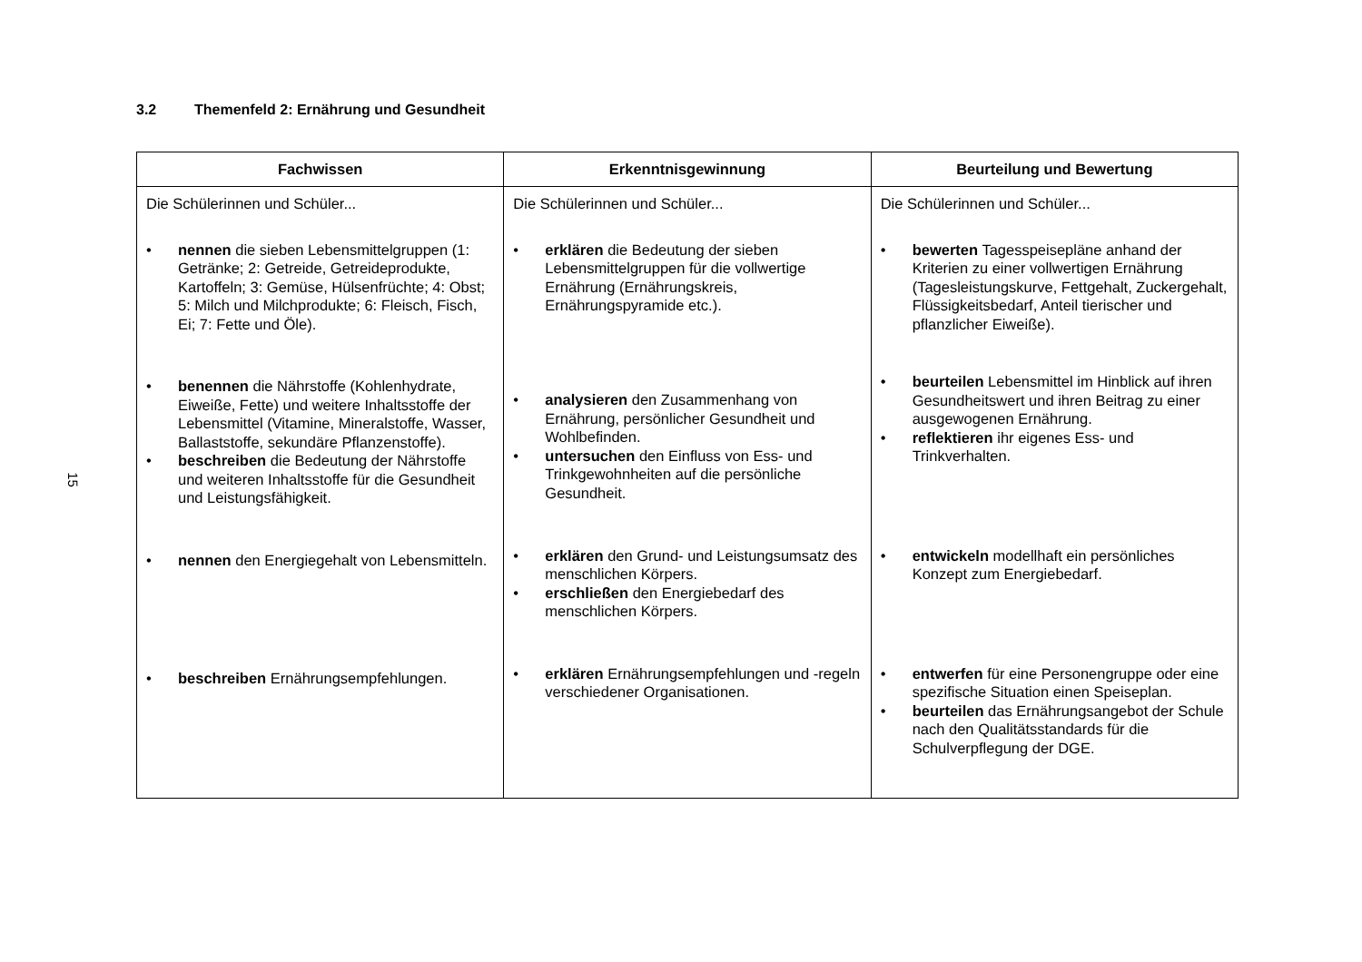15
3.2 Themenfeld 2: Ernährung und Gesundheit
| Fachwissen | Erkenntnisgewinnung | Beurteilung und Bewertung |
| --- | --- | --- |
| Die Schülerinnen und Schüler... nennen die sieben Lebensmittelgruppen (1: Getränke; 2: Getreide, Getreideprodukte, Kartoffeln; 3: Gemüse, Hülsenfrüchte; 4: Obst; 5: Milch und Milchprodukte; 6: Fleisch, Fisch, Ei; 7: Fette und Öle). | Die Schülerinnen und Schüler... erklären die Bedeutung der sieben Lebensmittelgruppen für die vollwertige Ernährung (Ernährungskreis, Ernährungspyramide etc.). | Die Schülerinnen und Schüler... bewerten Tagesspeisepläne anhand der Kriterien zu einer vollwertigen Ernährung (Tagesleistungskurve, Fettgehalt, Zuckergehalt, Flüssigkeitsbedarf, Anteil tierischer und pflanzlicher Eiweiße). |
| benennen die Nährstoffe (Kohlenhydrate, Eiweiße, Fette) und weitere Inhaltsstoffe der Lebensmittel (Vitamine, Mineralstoffe, Wasser, Ballaststoffe, sekundäre Pflanzenstoffe). beschreiben die Bedeutung der Nährstoffe und weiteren Inhaltsstoffe für die Gesundheit und Leistungsfähigkeit. | analysieren den Zusammenhang von Ernährung, persönlicher Gesundheit und Wohlbefinden. untersuchen den Einfluss von Ess- und Trinkgewohnheiten auf die persönliche Gesundheit. | beurteilen Lebensmittel im Hinblick auf ihren Gesundheitswert und ihren Beitrag zu einer ausgewogenen Ernährung. reflektieren ihr eigenes Ess- und Trinkverhalten. |
| nennen den Energiegehalt von Lebensmitteln. | erklären den Grund- und Leistungsumsatz des menschlichen Körpers. erschließen den Energiebedarf des menschlichen Körpers. | entwickeln modellhaft ein persönliches Konzept zum Energiebedarf. |
| beschreiben Ernährungsempfehlungen. | erklären Ernährungsempfehlungen und -regeln verschiedener Organisationen. | entwerfen für eine Personengruppe oder eine spezifische Situation einen Speiseplan. beurteilen das Ernährungsangebot der Schule nach den Qualitätsstandards für die Schulverpflegung der DGE. |